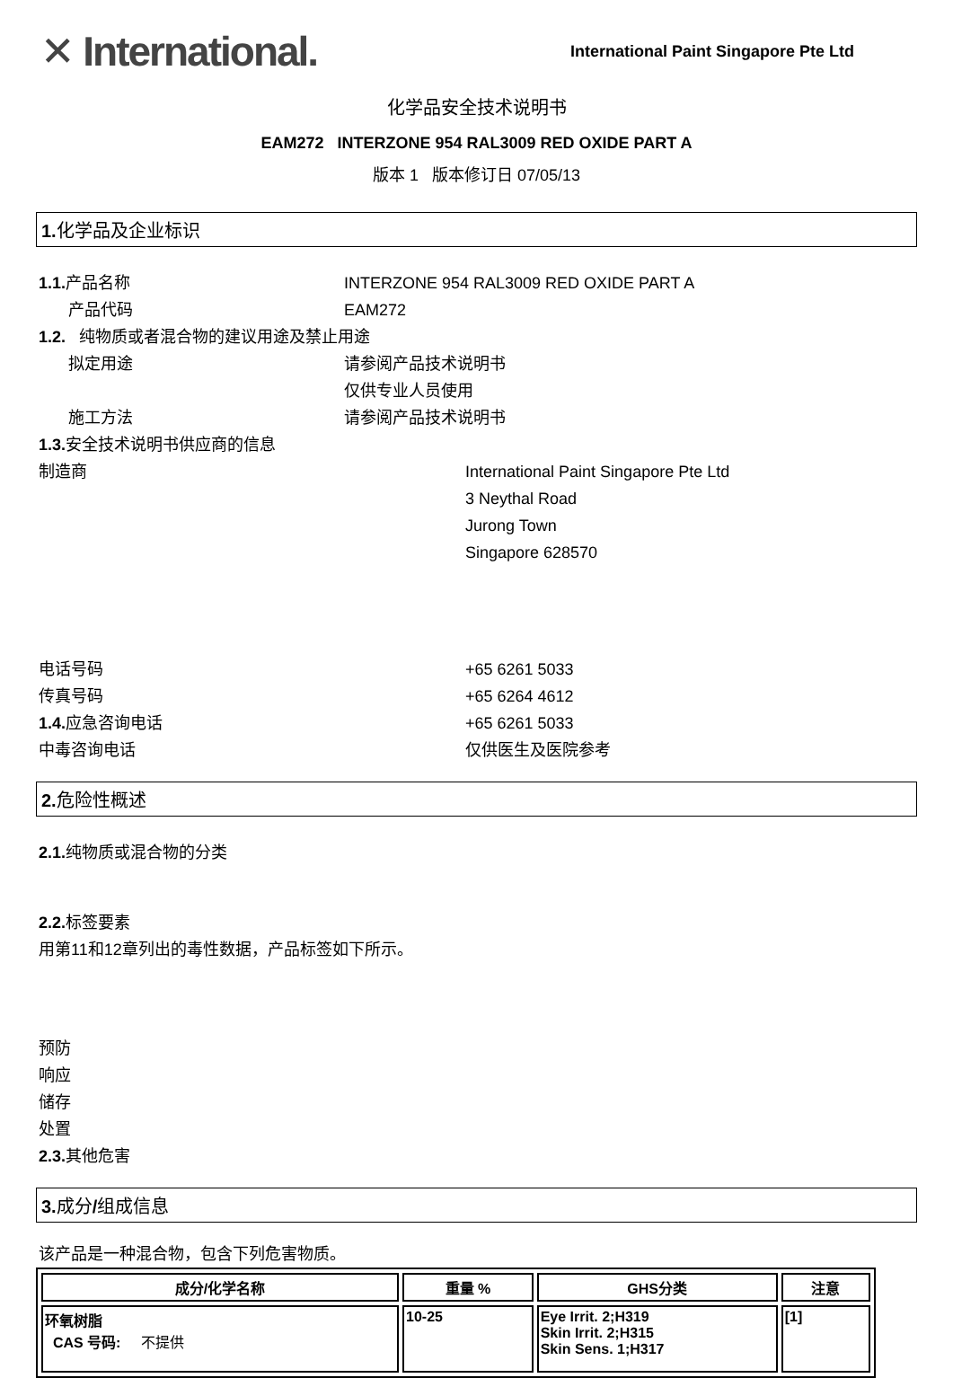✕ International.
International Paint Singapore Pte Ltd
化学品安全技术说明书
EAM272 INTERZONE 954 RAL3009 RED OXIDE PART A
版本 1 版本修订日 07/05/13
1. 化学品及企业标识
1.1. 产品名称 INTERZONE 954 RAL3009 RED OXIDE PART A
产品代码 EAM272
1.2. 纯物质或者混合物的建议用途及禁止用途
拟定用途 请参阅产品技术说明书
仅供专业人员使用
施工方法 请参阅产品技术说明书
1.3. 安全技术说明书供应商的信息
制造商 International Paint Singapore Pte Ltd
3 Neythal Road
Jurong Town
Singapore 628570
电话号码 +65 6261 5033
传真号码 +65 6264 4612
1.4. 应急咨询电话 +65 6261 5033
中毒咨询电话 仅供医生及医院参考
2. 危险性概述
2.1. 纯物质或混合物的分类
2.2. 标签要素
用第11和12章列出的毒性数据，产品标签如下所示。
预防
响应
储存
处置
2.3. 其他危害
3. 成分/组成信息
该产品是一种混合物，包含下列危害物质。
| 成分/化学名称 | 重量 % | GHS分类 | 注意 |
| --- | --- | --- | --- |
| 环氧树脂 CAS 号码: 不提供 | 10-25 | Eye Irrit. 2;H319 Skin Irrit. 2;H315 Skin Sens. 1;H317 | [1] |